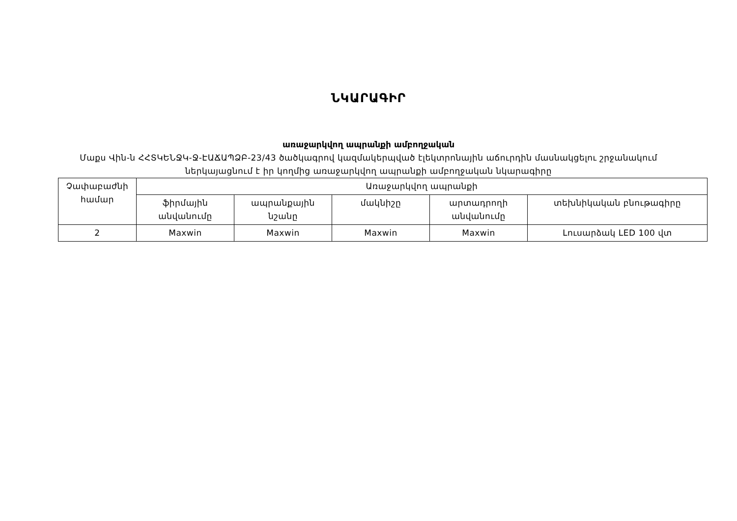ՆԿԱՐԱԳԻՐ
առաջարկվող ապրանքի ամբողջական
Մաքս Վին-ն ՀՀՏԿԵՆՋԿ-Ջ-ԷԱՃԱՊՁԲ-23/43 ծածկագրով կազմակերպված էլեկտրոնային աճուրդին մասնակցելու շրջանակում ներկայացնում է իր կողմից առաջարկվող ապրանքի ամբողջական նկարագիրը
| Չափաբաժնի համար | Առաջարկվող ապրանքի | | | | |
| --- | --- | --- | --- | --- | --- |
| | ֆիրմային անվանումը | ապրանքային նշանը | մակնիշը | արտադրողի անվանումը | տեխնիկական բնութագիրը |
| 2 | Maxwin | Maxwin | Maxwin | Maxwin | Լուսարձակ LED 100 վտ |